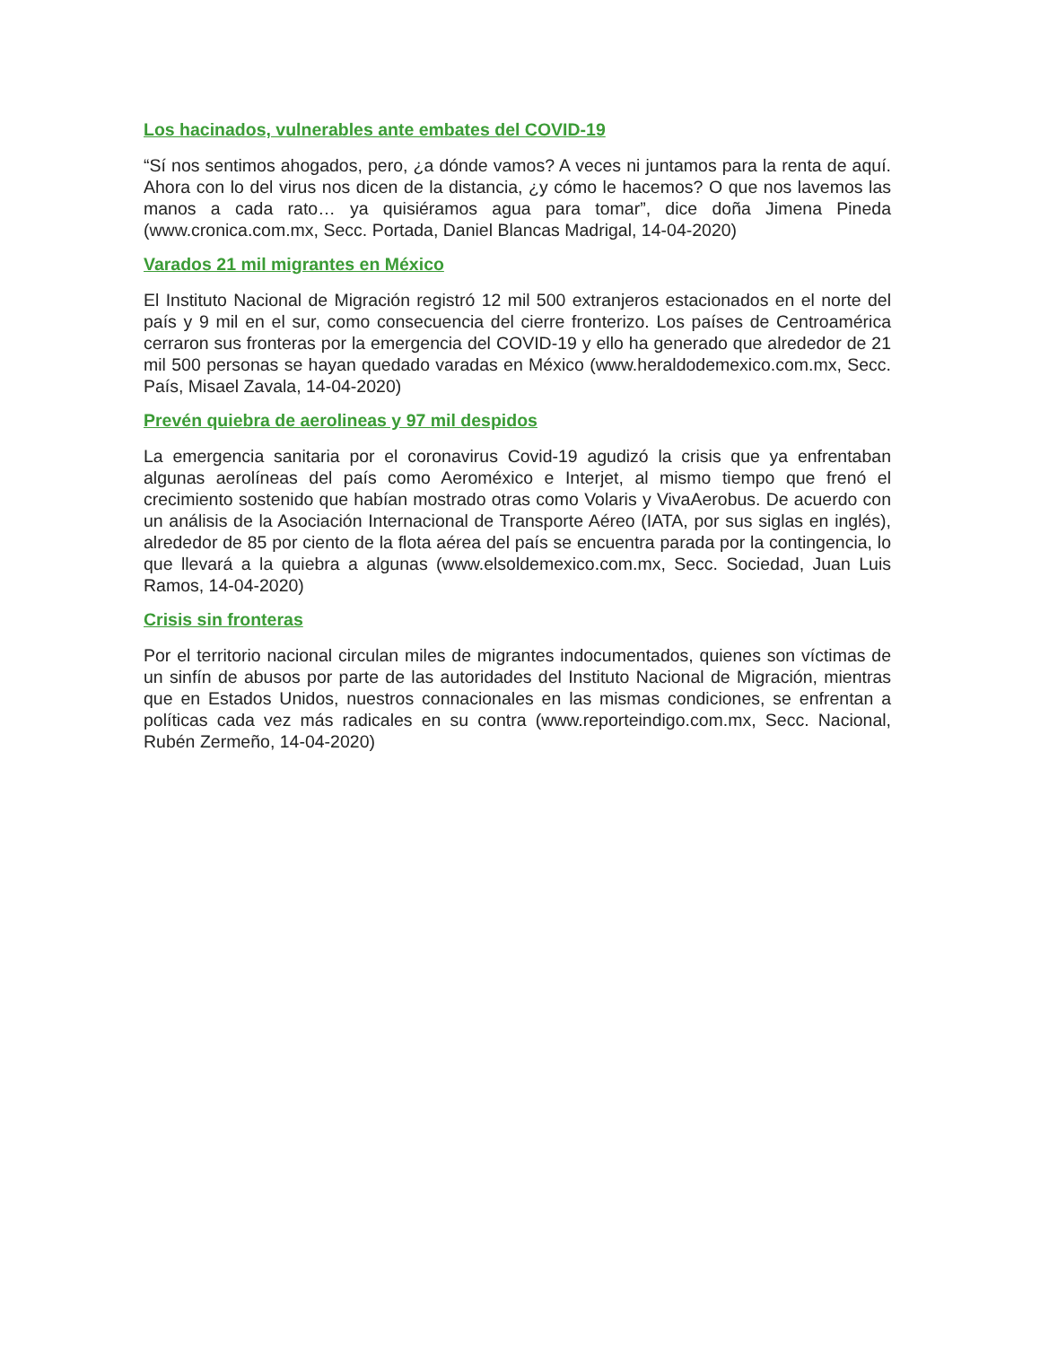Los hacinados, vulnerables ante embates del COVID-19
“Sí nos sentimos ahogados, pero, ¿a dónde vamos? A veces ni juntamos para la renta de aquí. Ahora con lo del virus nos dicen de la distancia, ¿y cómo le hacemos? O que nos lavemos las manos a cada rato… ya quisiéramos agua para tomar”, dice doña Jimena Pineda (www.cronica.com.mx, Secc. Portada, Daniel Blancas Madrigal, 14-04-2020)
Varados 21 mil migrantes en México
El Instituto Nacional de Migración registró 12 mil 500 extranjeros estacionados en el norte del país y 9 mil en el sur, como consecuencia del cierre fronterizo. Los países de Centroamérica cerraron sus fronteras por la emergencia del COVID-19 y ello ha generado que alrededor de 21 mil 500 personas se hayan quedado varadas en México (www.heraldodemexico.com.mx, Secc. País, Misael Zavala, 14-04-2020)
Prevén quiebra de aerolineas y 97 mil despidos
La emergencia sanitaria por el coronavirus Covid-19 agudizó la crisis que ya enfrentaban algunas aerolíneas del país como Aeroméxico e Interjet, al mismo tiempo que frenó el crecimiento sostenido que habían mostrado otras como Volaris y VivaAerobus. De acuerdo con un análisis de la Asociación Internacional de Transporte Aéreo (IATA, por sus siglas en inglés), alrededor de 85 por ciento de la flota aérea del país se encuentra parada por la contingencia, lo que llevará a la quiebra a algunas (www.elsoldemexico.com.mx, Secc. Sociedad, Juan Luis Ramos, 14-04-2020)
Crisis sin fronteras
Por el territorio nacional circulan miles de migrantes indocumentados, quienes son víctimas de un sinfín de abusos por parte de las autoridades del Instituto Nacional de Migración, mientras que en Estados Unidos, nuestros connacionales en las mismas condiciones, se enfrentan a políticas cada vez más radicales en su contra (www.reporteindigo.com.mx, Secc. Nacional, Rubén Zermeño, 14-04-2020)